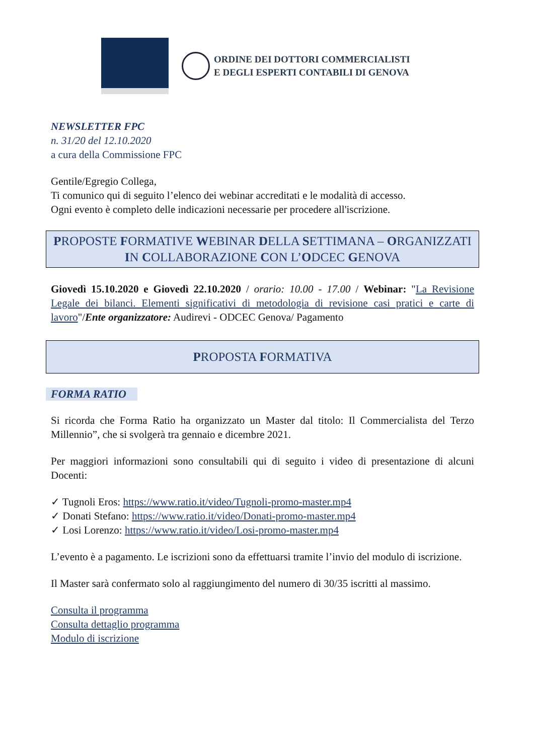ORDINE DEI DOTTORI COMMERCIALISTI
E DEGLI ESPERTI CONTABILI DI GENOVA
NEWSLETTER FPC
n. 31/20 del 12.10.2020
a cura della Commissione FPC
Gentile/Egregio Collega,
Ti comunico qui di seguito l’elenco dei webinar accreditati e le modalità di accesso.
Ogni evento è completo delle indicazioni necessarie per procedere all'iscrizione.
PROPOSTE FORMATIVE WEBINAR DELLA SETTIMANA – ORGANIZZATI IN COLLABORAZIONE CON L’ODCEC GENOVA
Giovedì 15.10.2020 e Giovedì 22.10.2020 / orario: 10.00 - 17.00 / Webinar: "La Revisione Legale dei bilanci. Elementi significativi di metodologia di revisione casi pratici e carte di lavoro"/Ente organizzatore: Audirevi - ODCEC Genova/ Pagamento
PROPOSTA FORMATIVA
FORMA RATIO
Si ricorda che Forma Ratio ha organizzato un Master dal titolo: Il Commercialista del Terzo Millennio”, che si svolgerà tra gennaio e dicembre 2021.
Per maggiori informazioni sono consultabili qui di seguito i video di presentazione di alcuni Docenti:
✓ Tugnoli Eros: https://www.ratio.it/video/Tugnoli-promo-master.mp4
✓ Donati Stefano: https://www.ratio.it/video/Donati-promo-master.mp4
✓ Losi Lorenzo: https://www.ratio.it/video/Losi-promo-master.mp4
L’evento è a pagamento. Le iscrizioni sono da effettuarsi tramite l’invio del modulo di iscrizione.
Il Master sarà confermato solo al raggiungimento del numero di 30/35 iscritti al massimo.
Consulta il programma
Consulta dettaglio programma
Modulo di iscrizione